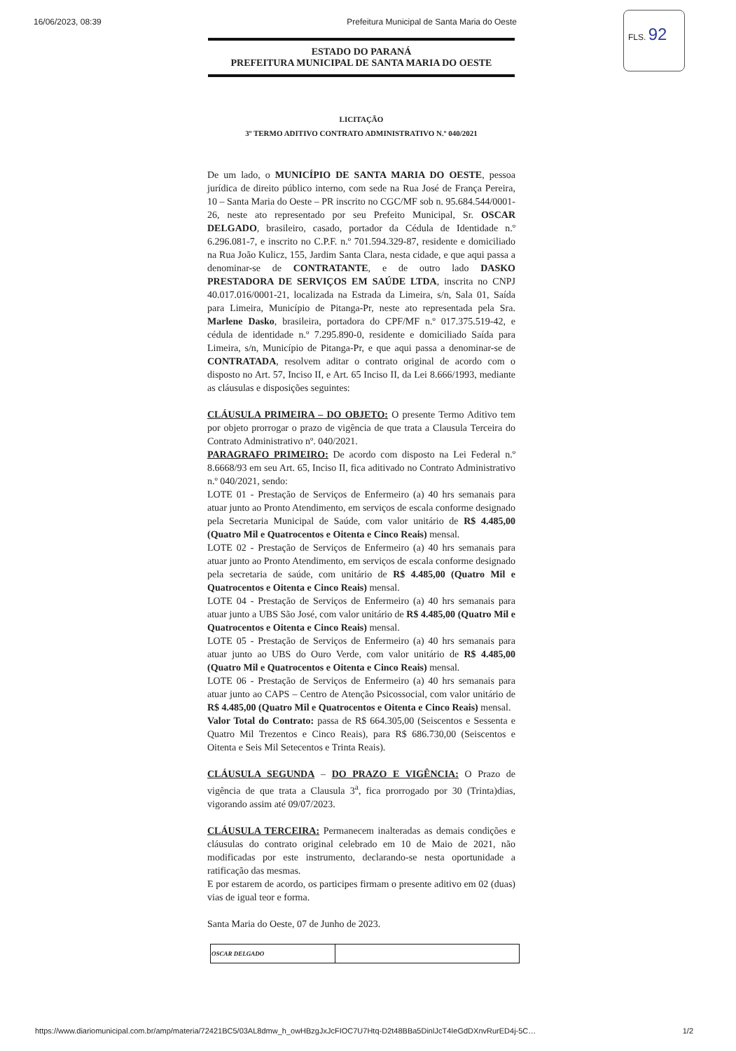16/06/2023, 08:39 Prefeitura Municipal de Santa Maria do Oeste
FLS. 92
ESTADO DO PARANÁ
PREFEITURA MUNICIPAL DE SANTA MARIA DO OESTE
LICITAÇÃO
3º TERMO ADITIVO CONTRATO ADMINISTRATIVO N.º 040/2021
De um lado, o MUNICÍPIO DE SANTA MARIA DO OESTE, pessoa jurídica de direito público interno, com sede na Rua José de França Pereira, 10 – Santa Maria do Oeste – PR inscrito no CGC/MF sob n. 95.684.544/0001-26, neste ato representado por seu Prefeito Municipal, Sr. OSCAR DELGADO, brasileiro, casado, portador da Cédula de Identidade n.º 6.296.081-7, e inscrito no C.P.F. n.º 701.594.329-87, residente e domiciliado na Rua João Kulicz, 155, Jardim Santa Clara, nesta cidade, e que aqui passa a denominar-se de CONTRATANTE, e de outro lado DASKO PRESTADORA DE SERVIÇOS EM SAÚDE LTDA, inscrita no CNPJ 40.017.016/0001-21, localizada na Estrada da Limeira, s/n, Sala 01, Saída para Limeira, Município de Pitanga-Pr, neste ato representada pela Sra. Marlene Dasko, brasileira, portadora do CPF/MF n.º 017.375.519-42, e cédula de identidade n.º 7.295.890-0, residente e domiciliado Saída para Limeira, s/n, Município de Pitanga-Pr, e que aqui passa a denominar-se de CONTRATADA, resolvem aditar o contrato original de acordo com o disposto no Art. 57, Inciso II, e Art. 65 Inciso II, da Lei 8.666/1993, mediante as cláusulas e disposições seguintes:
CLÁUSULA PRIMEIRA – DO OBJETO: O presente Termo Aditivo tem por objeto prorrogar o prazo de vigência de que trata a Clausula Terceira do Contrato Administrativo nº. 040/2021.
PARAGRAFO PRIMEIRO: De acordo com disposto na Lei Federal n.º 8.6668/93 em seu Art. 65, Inciso II, fica aditivado no Contrato Administrativo n.º 040/2021, sendo:
LOTE 01 - Prestação de Serviços de Enfermeiro (a) 40 hrs semanais para atuar junto ao Pronto Atendimento, em serviços de escala conforme designado pela Secretaria Municipal de Saúde, com valor unitário de R$ 4.485,00 (Quatro Mil e Quatrocentos e Oitenta e Cinco Reais) mensal.
LOTE 02 - Prestação de Serviços de Enfermeiro (a) 40 hrs semanais para atuar junto ao Pronto Atendimento, em serviços de escala conforme designado pela secretaria de saúde, com unitário de R$ 4.485,00 (Quatro Mil e Quatrocentos e Oitenta e Cinco Reais) mensal.
LOTE 04 - Prestação de Serviços de Enfermeiro (a) 40 hrs semanais para atuar junto a UBS São José, com valor unitário de R$ 4.485,00 (Quatro Mil e Quatrocentos e Oitenta e Cinco Reais) mensal.
LOTE 05 - Prestação de Serviços de Enfermeiro (a) 40 hrs semanais para atuar junto ao UBS do Ouro Verde, com valor unitário de R$ 4.485,00 (Quatro Mil e Quatrocentos e Oitenta e Cinco Reais) mensal.
LOTE 06 - Prestação de Serviços de Enfermeiro (a) 40 hrs semanais para atuar junto ao CAPS – Centro de Atenção Psicossocial, com valor unitário de R$ 4.485,00 (Quatro Mil e Quatrocentos e Oitenta e Cinco Reais) mensal.
Valor Total do Contrato: passa de R$ 664.305,00 (Seiscentos e Sessenta e Quatro Mil Trezentos e Cinco Reais), para R$ 686.730,00 (Seiscentos e Oitenta e Seis Mil Setecentos e Trinta Reais).
CLÁUSULA SEGUNDA – DO PRAZO E VIGÊNCIA: O Prazo de vigência de que trata a Clausula 3<sup>a</sup>, fica prorrogado por 30 (Trinta)dias, vigorando assim até 09/07/2023.
CLÁUSULA TERCEIRA: Permanecem inalteradas as demais condições e cláusulas do contrato original celebrado em 10 de Maio de 2021, não modificadas por este instrumento, declarando-se nesta oportunidade a ratificação das mesmas.
E por estarem de acordo, os participes firmam o presente aditivo em 02 (duas) vias de igual teor e forma.
Santa Maria do Oeste, 07 de Junho de 2023.
| OSCAR DELGADO | |
https://www.diariomunicipal.com.br/amp/materia/72421BC5/03AL8dmw_h_owHBzgJxJcFIOC7U7Htq-D2t48BBa5DinlJcT4IeGdDXnvRurED4j-5C… 1/2